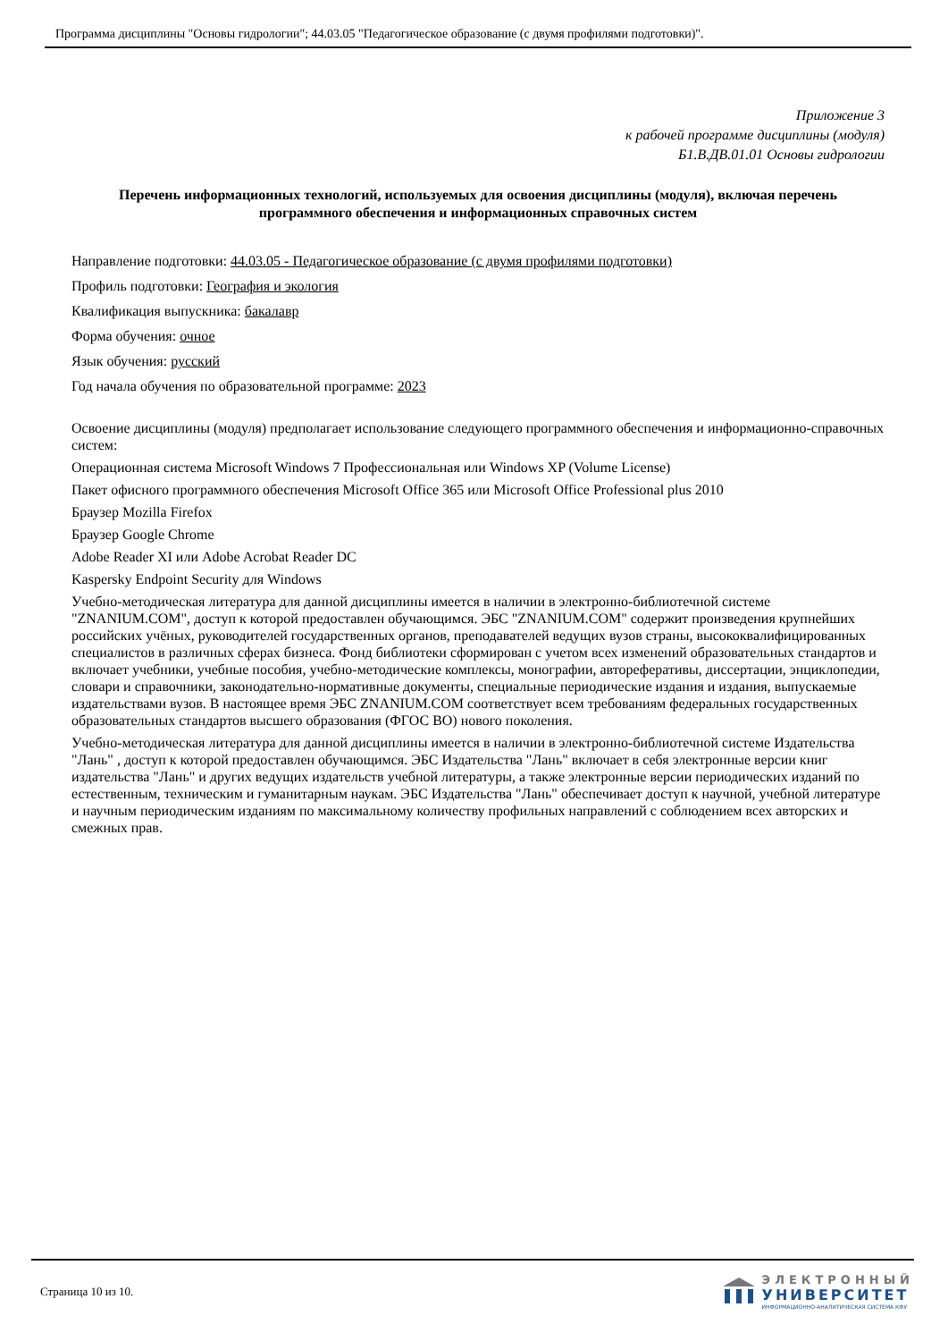Программа дисциплины "Основы гидрологии"; 44.03.05 "Педагогическое образование (с двумя профилями подготовки)".
Приложение 3
к рабочей программе дисциплины (модуля)
Б1.В.ДВ.01.01 Основы гидрологии
Перечень информационных технологий, используемых для освоения дисциплины (модуля), включая перечень программного обеспечения и информационных справочных систем
Направление подготовки: 44.03.05 - Педагогическое образование (с двумя профилями подготовки)
Профиль подготовки: География и экология
Квалификация выпускника: бакалавр
Форма обучения: очное
Язык обучения: русский
Год начала обучения по образовательной программе: 2023
Освоение дисциплины (модуля) предполагает использование следующего программного обеспечения и информационно-справочных систем:
Операционная система Microsoft Windows 7 Профессиональная или Windows XP (Volume License)
Пакет офисного программного обеспечения Microsoft Office 365 или Microsoft Office Professional plus 2010
Браузер Mozilla Firefox
Браузер Google Chrome
Adobe Reader XI или Adobe Acrobat Reader DC
Kaspersky Endpoint Security для Windows
Учебно-методическая литература для данной дисциплины имеется в наличии в электронно-библиотечной системе "ZNANIUM.COM", доступ к которой предоставлен обучающимся. ЭБС "ZNANIUM.COM" содержит произведения крупнейших российских учёных, руководителей государственных органов, преподавателей ведущих вузов страны, высококвалифицированных специалистов в различных сферах бизнеса. Фонд библиотеки сформирован с учетом всех изменений образовательных стандартов и включает учебники, учебные пособия, учебно-методические комплексы, монографии, автореферативы, диссертации, энциклопедии, словари и справочники, законодательно-нормативные документы, специальные периодические издания и издания, выпускаемые издательствами вузов. В настоящее время ЭБС ZNANIUM.COM соответствует всем требованиям федеральных государственных образовательных стандартов высшего образования (ФГОС ВО) нового поколения.
Учебно-методическая литература для данной дисциплины имеется в наличии в электронно-библиотечной системе Издательства "Лань" , доступ к которой предоставлен обучающимся. ЭБС Издательства "Лань" включает в себя электронные версии книг издательства "Лань" и других ведущих издательств учебной литературы, а также электронные версии периодических изданий по естественным, техническим и гуманитарным наукам. ЭБС Издательства "Лань" обеспечивает доступ к научной, учебной литературе и научным периодическим изданиям по максимальному количеству профильных направлений с соблюдением всех авторских и смежных прав.
Страница 10 из 10.
ЭЛЕКТРОННЫЙ
УНИВЕРСИТЕТ
ИНФОРМАЦИОННО-АНАЛИТИЧЕСКАЯ СИСТЕМА КФУ